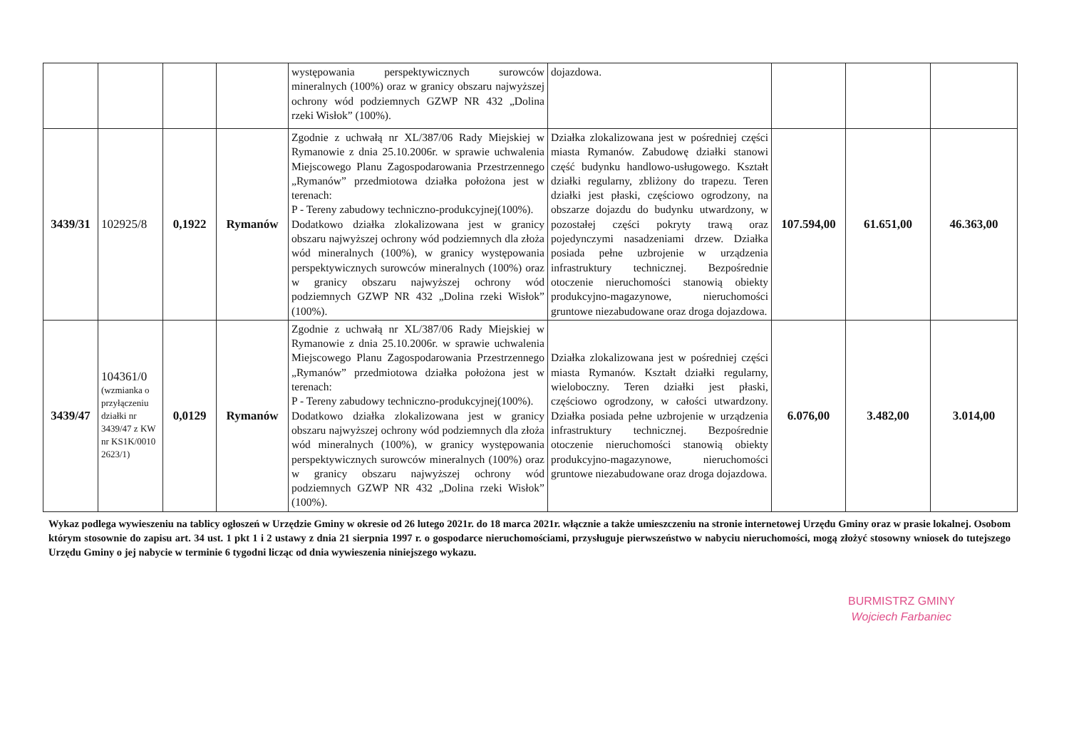| | | | | występowania perspektywicznych surowców mineralnych (100%) oraz w granicy obszaru najwyższej ochrony wód podziemnych GZWP NR 432 „Dolina rzeki Wisłok” (100%). | dojazdowa. | | | |
| 3439/31 | 102925/8 | 0,1922 | Rymanów | Zgodnie z uchwałą nr XL/387/06 Rady Miejskiej w Rymanowie z dnia 25.10.2006r. w sprawie uchwalenia Miejscowego Planu Zagospodarowania Przestrzennego „Rymanów” przedmiotowa działka położona jest w terenach: P - Tereny zabudowy techniczno-produkcyjnej(100%). Dodatkowo działka zlokalizowana jest w granicy obszaru najwyższej ochrony wód podziemnych dla złoża wód mineralnych (100%), w granicy występowania perspektywicznych surowców mineralnych (100%) oraz w granicy obszaru najwyższej ochrony wód podziemnych GZWP NR 432 „Dolina rzeki Wisłok” (100%). | Działka zlokalizowana jest w pośredniej części miasta Rymanów. Zabudowę działki stanowi część budynku handlowo-usługowego. Kształt działki regularny, zbliżony do trapezu. Teren działki jest płaski, częściowo ogrodzony, na obszarze dojazdu do budynku utwardzony, w pozostałej części pokryty trawą oraz pojedynczymi nasadzeniami drzew. Działka posiada pełne uzbrojenie w urządzenia infrastruktury technicznej. Bezpośrednie otoczenie nieruchomości stanowią obiekty produkcyjno-magazynowe, nieruchomości gruntowe niezabudowane oraz droga dojazdowa. | 107.594,00 | 61.651,00 | 46.363,00 |
| 3439/47 | 104361/0 (wzmianka o przyłączeniu działki nr 3439/47 z KW nr KS1K/0010 2623/1) | 0,0129 | Rymanów | Zgodnie z uchwałą nr XL/387/06 Rady Miejskiej w Rymanowie z dnia 25.10.2006r. w sprawie uchwalenia Miejscowego Planu Zagospodarowania Przestrzennego „Rymanów” przedmiotowa działka położona jest w terenach: P - Tereny zabudowy techniczno-produkcyjnej(100%). Dodatkowo działka zlokalizowana jest w granicy obszaru najwyższej ochrony wód podziemnych dla złoża wód mineralnych (100%), w granicy występowania perspektywicznych surowców mineralnych (100%) oraz w granicy obszaru najwyższej ochrony wód podziemnych GZWP NR 432 „Dolina rzeki Wisłok” (100%). | Działka zlokalizowana jest w pośredniej części miasta Rymanów. Kształt działki regularny, wieloboczny. Teren działki jest płaski, częściowo ogrodzony, w całości utwardzony. Działka posiada pełne uzbrojenie w urządzenia infrastruktury technicznej. Bezpośrednie otoczenie nieruchomości stanowią obiekty produkcyjno-magazynowe, nieruchomości gruntowe niezabudowane oraz droga dojazdowa. | 6.076,00 | 3.482,00 | 3.014,00 |
Wykaz podlega wywieszeniu na tablicy ogłoszeń w Urzędzie Gminy w okresie od 26 lutego 2021r. do 18 marca 2021r. włącznie a także umieszczeniu na stronie internetowej Urzędu Gminy oraz w prasie lokalnej. Osobom którym stosownie do zapisu art. 34 ust. 1 pkt 1 i 2 ustawy z dnia 21 sierpnia 1997 r. o gospodarce nieruchomościami, przysługuje pierwszeństwo w nabyciu nieruchomości, mogą złożyć stosowny wniosek do tutejszego Urzędu Gminy o jej nabycie w terminie 6 tygodni licząc od dnia wywieszenia niniejszego wykazu.
BURMISTRZ GMINY
Wojciech Farbaniec